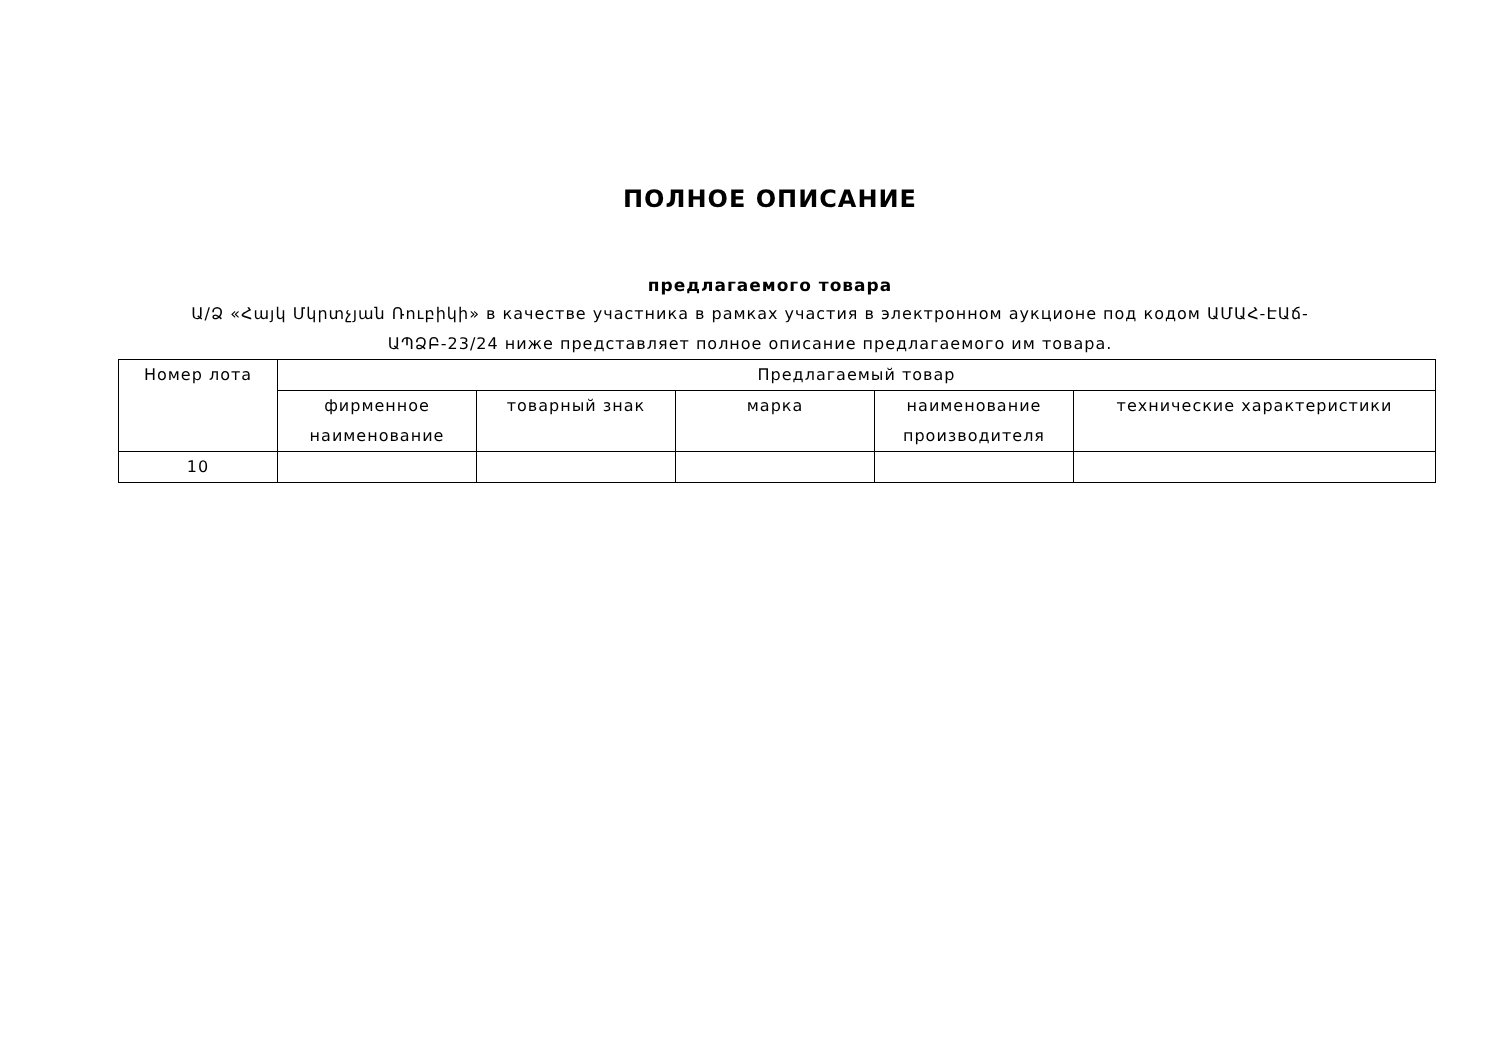ПОЛНОЕ ОПИСАНИЕ
предлагаемого товара
Ա/Ձ «Հայկ Մկրտչյան Ռուբիկի» в качестве участника в рамках участия в электронном аукционе под кодом ԱՄԱՀ-ԷԱճ-ԱՊՁԲ-23/24 ниже представляет полное описание предлагаемого им товара.
| Номер лота | Предлагаемый товар | | | | |
| --- | --- | --- | --- | --- | --- |
| | фирменное наименование | товарный знак | марка | наименование производителя | технические характеристики |
| 10 | | | | | |